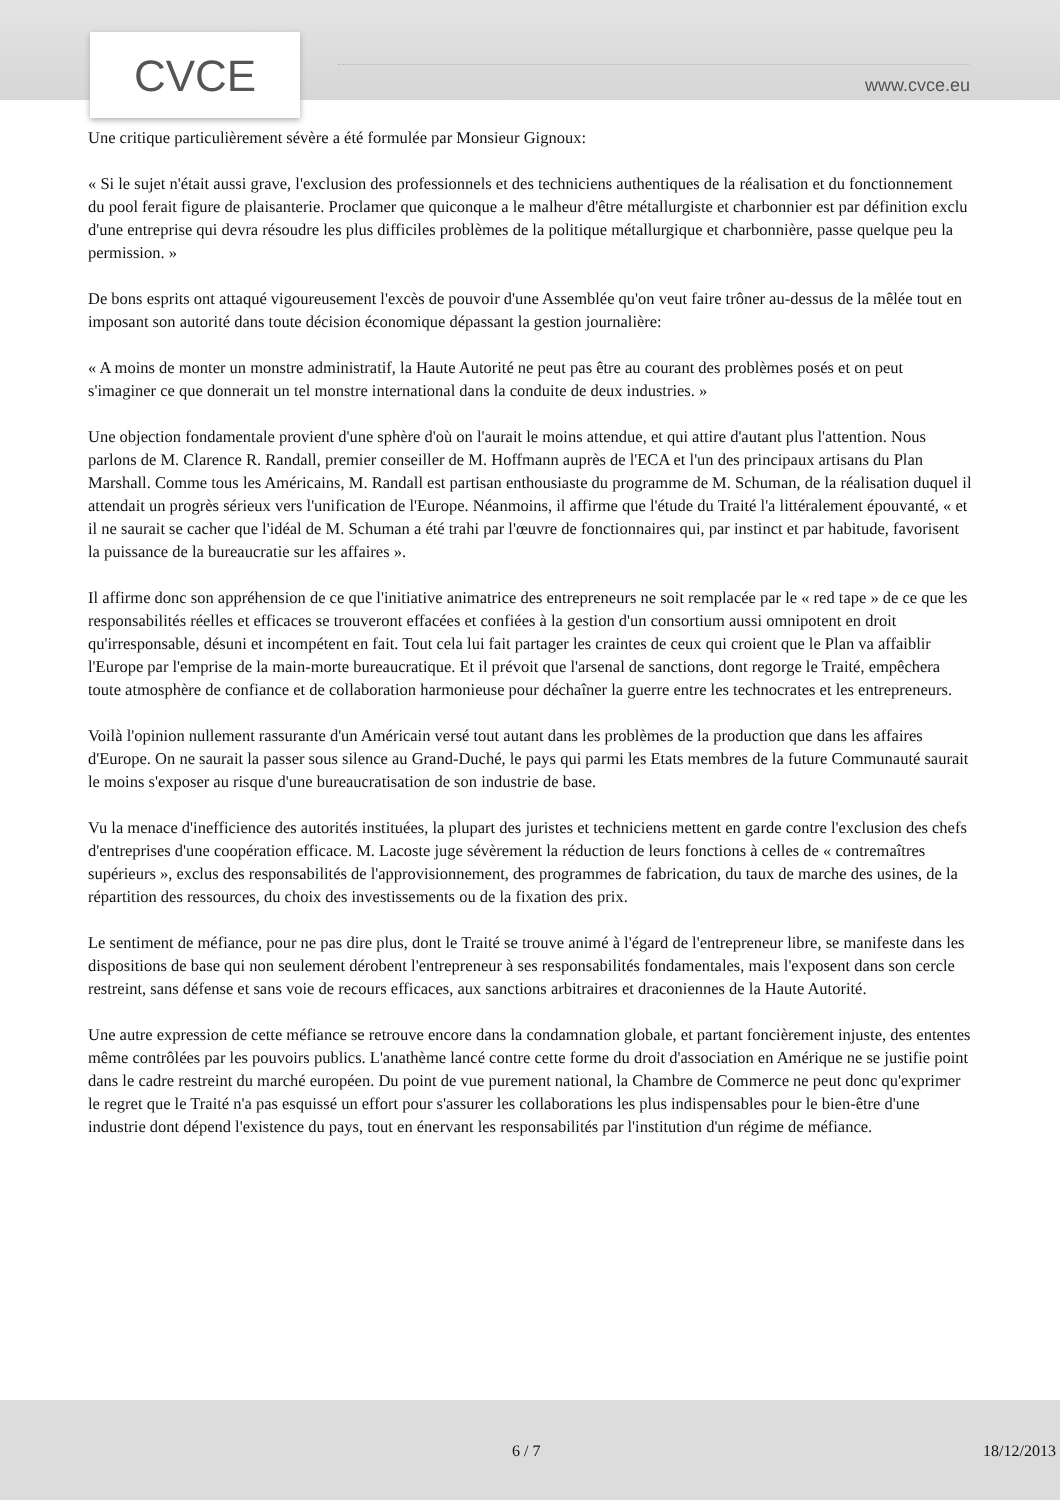CVCE
www.cvce.eu
Une critique particulièrement sévère a été formulée par Monsieur Gignoux:
« Si le sujet n'était aussi grave, l'exclusion des professionnels et des techniciens authentiques de la réalisation et du fonctionnement du pool ferait figure de plaisanterie. Proclamer que quiconque a le malheur d'être métallurgiste et charbonnier est par définition exclu d'une entreprise qui devra résoudre les plus difficiles problèmes de la politique métallurgique et charbonnière, passe quelque peu la permission. »
De bons esprits ont attaqué vigoureusement l'excès de pouvoir d'une Assemblée qu'on veut faire trôner au-dessus de la mêlée tout en imposant son autorité dans toute décision économique dépassant la gestion journalière:
« A moins de monter un monstre administratif, la Haute Autorité ne peut pas être au courant des problèmes posés et on peut s'imaginer ce que donnerait un tel monstre international dans la conduite de deux industries. »
Une objection fondamentale provient d'une sphère d'où on l'aurait le moins attendue, et qui attire d'autant plus l'attention. Nous parlons de M. Clarence R. Randall, premier conseiller de M. Hoffmann auprès de l'ECA et l'un des principaux artisans du Plan Marshall. Comme tous les Américains, M. Randall est partisan enthousiaste du programme de M. Schuman, de la réalisation duquel il attendait un progrès sérieux vers l'unification de l'Europe. Néanmoins, il affirme que l'étude du Traité l'a littéralement épouvanté, « et il ne saurait se cacher que l'idéal de M. Schuman a été trahi par l'œuvre de fonctionnaires qui, par instinct et par habitude, favorisent la puissance de la bureaucratie sur les affaires ».
Il affirme donc son appréhension de ce que l'initiative animatrice des entrepreneurs ne soit remplacée par le « red tape » de ce que les responsabilités réelles et efficaces se trouveront effacées et confiées à la gestion d'un consortium aussi omnipotent en droit qu'irresponsable, désuni et incompétent en fait. Tout cela lui fait partager les craintes de ceux qui croient que le Plan va affaiblir l'Europe par l'emprise de la main-morte bureaucratique. Et il prévoit que l'arsenal de sanctions, dont regorge le Traité, empêchera toute atmosphère de confiance et de collaboration harmonieuse pour déchaîner la guerre entre les technocrates et les entrepreneurs.
Voilà l'opinion nullement rassurante d'un Américain versé tout autant dans les problèmes de la production que dans les affaires d'Europe. On ne saurait la passer sous silence au Grand-Duché, le pays qui parmi les Etats membres de la future Communauté saurait le moins s'exposer au risque d'une bureaucratisation de son industrie de base.
Vu la menace d'inefficience des autorités instituées, la plupart des juristes et techniciens mettent en garde contre l'exclusion des chefs d'entreprises d'une coopération efficace. M. Lacoste juge sévèrement la réduction de leurs fonctions à celles de « contremaîtres supérieurs », exclus des responsabilités de l'approvisionnement, des programmes de fabrication, du taux de marche des usines, de la répartition des ressources, du choix des investissements ou de la fixation des prix.
Le sentiment de méfiance, pour ne pas dire plus, dont le Traité se trouve animé à l'égard de l'entrepreneur libre, se manifeste dans les dispositions de base qui non seulement dérobent l'entrepreneur à ses responsabilités fondamentales, mais l'exposent dans son cercle restreint, sans défense et sans voie de recours efficaces, aux sanctions arbitraires et draconiennes de la Haute Autorité.
Une autre expression de cette méfiance se retrouve encore dans la condamnation globale, et partant foncièrement injuste, des ententes même contrôlées par les pouvoirs publics. L'anathème lancé contre cette forme du droit d'association en Amérique ne se justifie point dans le cadre restreint du marché européen. Du point de vue purement national, la Chambre de Commerce ne peut donc qu'exprimer le regret que le Traité n'a pas esquissé un effort pour s'assurer les collaborations les plus indispensables pour le bien-être d'une industrie dont dépend l'existence du pays, tout en énervant les responsabilités par l'institution d'un régime de méfiance.
6 / 7 18/12/2013